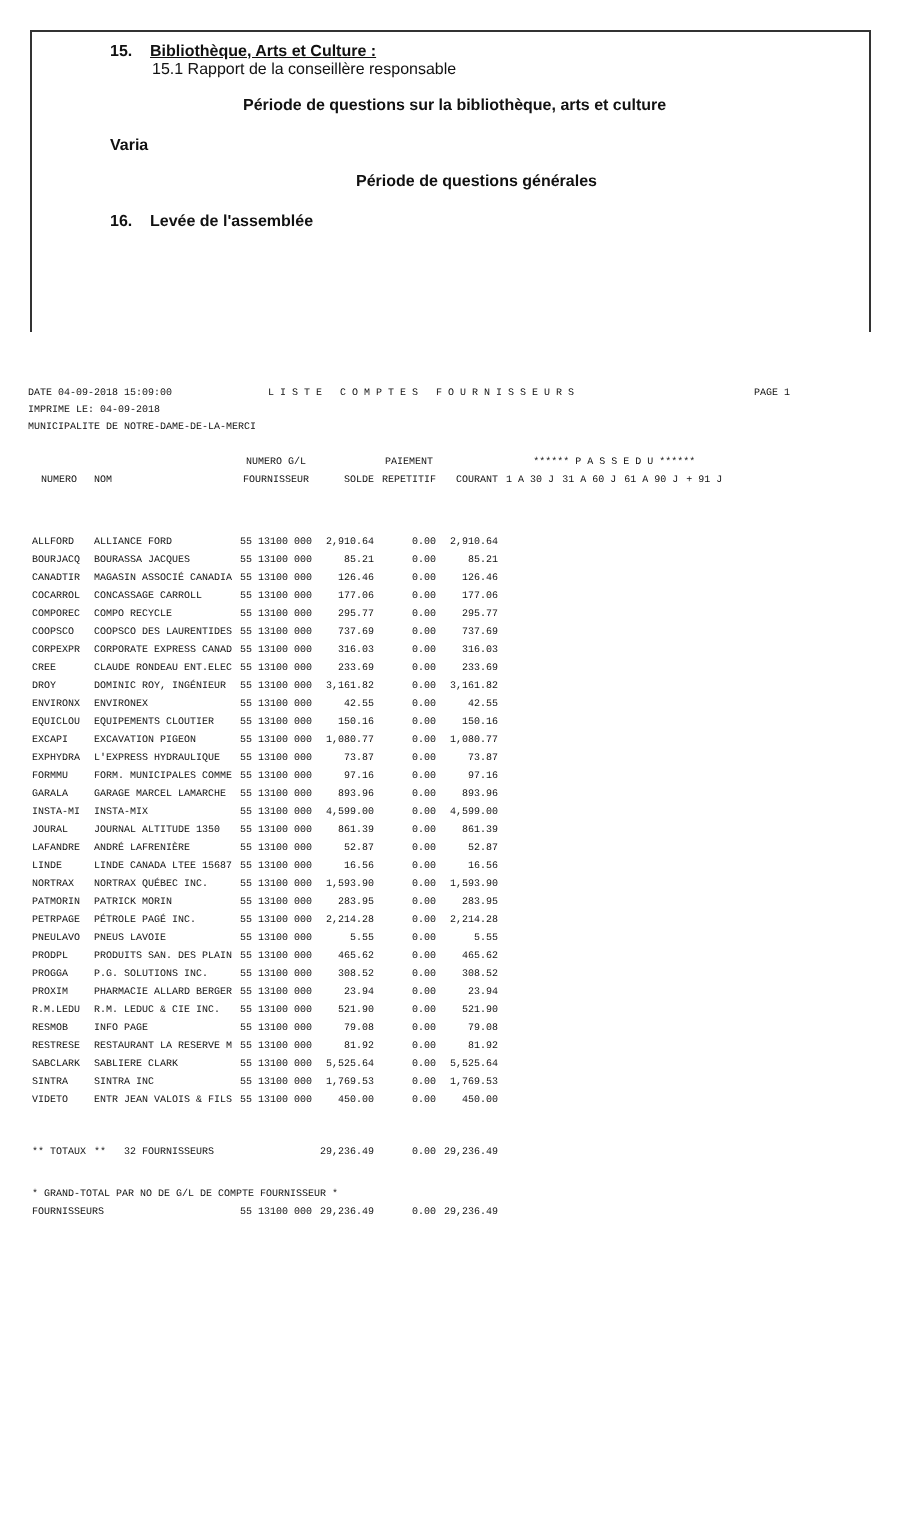15. Bibliothèque, Arts et Culture :
15.1 Rapport de la conseillère responsable
Période de questions sur la bibliothèque, arts et culture
Varia
Période de questions générales
16. Levée de l'assemblée
DATE 04-09-2018 15:09:00 L I S T E C O M P T E S F O U R N I S S E U R S PAGE 1
IMPRIME LE: 04-09-2018
MUNICIPALITE DE NOTRE-DAME-DE-LA-MERCI
| | | NUMERO G/L | | PAIEMENT | | ****** P A S S E D U ****** | | | |
| --- | --- | --- | --- | --- | --- | --- | --- | --- | --- |
| NUMERO | NOM | FOURNISSEUR | SOLDE | REPETITIF | COURANT | 1 A 30 J | 31 A 60 J | 61 A 90 J | + 91 J |
| ALLFORD | ALLIANCE FORD | 55 13100 000 | 2,910.64 | 0.00 | 2,910.64 | | | | |
| BOURJACQ | BOURASSA JACQUES | 55 13100 000 | 85.21 | 0.00 | 85.21 | | | | |
| CANADTIR | MAGASIN ASSOCIÉ CANADIA | 55 13100 000 | 126.46 | 0.00 | 126.46 | | | | |
| COCARROL | CONCASSAGE CARROLL | 55 13100 000 | 177.06 | 0.00 | 177.06 | | | | |
| COMPOREC | COMPO RECYCLE | 55 13100 000 | 295.77 | 0.00 | 295.77 | | | | |
| COOPSCO | COOPSCO DES LAURENTIDES | 55 13100 000 | 737.69 | 0.00 | 737.69 | | | | |
| CORPEXPR | CORPORATE EXPRESS CANAD | 55 13100 000 | 316.03 | 0.00 | 316.03 | | | | |
| CREE | CLAUDE RONDEAU ENT.ELEC | 55 13100 000 | 233.69 | 0.00 | 233.69 | | | | |
| DROY | DOMINIC ROY, INGÉNIEUR | 55 13100 000 | 3,161.82 | 0.00 | 3,161.82 | | | | |
| ENVIRONX | ENVIRONEX | 55 13100 000 | 42.55 | 0.00 | 42.55 | | | | |
| EQUICLOU | EQUIPEMENTS CLOUTIER | 55 13100 000 | 150.16 | 0.00 | 150.16 | | | | |
| EXCAPI | EXCAVATION PIGEON | 55 13100 000 | 1,080.77 | 0.00 | 1,080.77 | | | | |
| EXPHYDRA | L'EXPRESS HYDRAULIQUE | 55 13100 000 | 73.87 | 0.00 | 73.87 | | | | |
| FORMMU | FORM. MUNICIPALES COMME | 55 13100 000 | 97.16 | 0.00 | 97.16 | | | | |
| GARALA | GARAGE MARCEL LAMARCHE | 55 13100 000 | 893.96 | 0.00 | 893.96 | | | | |
| INSTA-MI | INSTA-MIX | 55 13100 000 | 4,599.00 | 0.00 | 4,599.00 | | | | |
| JOURAL | JOURNAL ALTITUDE 1350 | 55 13100 000 | 861.39 | 0.00 | 861.39 | | | | |
| LAFANDRE | ANDRÉ LAFRENIÈRE | 55 13100 000 | 52.87 | 0.00 | 52.87 | | | | |
| LINDE | LINDE CANADA LTEE 15687 | 55 13100 000 | 16.56 | 0.00 | 16.56 | | | | |
| NORTRAX | NORTRAX QUÉBEC INC. | 55 13100 000 | 1,593.90 | 0.00 | 1,593.90 | | | | |
| PATMORIN | PATRICK MORIN | 55 13100 000 | 283.95 | 0.00 | 283.95 | | | | |
| PETRPAGE | PÉTROLE PAGÉ INC. | 55 13100 000 | 2,214.28 | 0.00 | 2,214.28 | | | | |
| PNEULAVO | PNEUS LAVOIE | 55 13100 000 | 5.55 | 0.00 | 5.55 | | | | |
| PRODPL | PRODUITS SAN. DES PLAIN | 55 13100 000 | 465.62 | 0.00 | 465.62 | | | | |
| PROGGA | P.G. SOLUTIONS INC. | 55 13100 000 | 308.52 | 0.00 | 308.52 | | | | |
| PROXIM | PHARMACIE ALLARD BERGER | 55 13100 000 | 23.94 | 0.00 | 23.94 | | | | |
| R.M.LEDU | R.M. LEDUC & CIE INC. | 55 13100 000 | 521.90 | 0.00 | 521.90 | | | | |
| RESMOB | INFO PAGE | 55 13100 000 | 79.08 | 0.00 | 79.08 | | | | |
| RESTRESE | RESTAURANT LA RESERVE M | 55 13100 000 | 81.92 | 0.00 | 81.92 | | | | |
| SABCLARK | SABLIERE CLARK | 55 13100 000 | 5,525.64 | 0.00 | 5,525.64 | | | | |
| SINTRA | SINTRA INC | 55 13100 000 | 1,769.53 | 0.00 | 1,769.53 | | | | |
| VIDETO | ENTR JEAN VALOIS & FILS | 55 13100 000 | 450.00 | 0.00 | 450.00 | | | | |
| ** TOTAUX | ** 32 FOURNISSEURS | | 29,236.49 | 0.00 | 29,236.49 | | | | |
| * GRAND-TOTAL PAR NO DE G/L DE COMPTE FOURNISSEUR * | | | | | | | | | |
| FOURNISSEURS | | 55 13100 000 | 29,236.49 | 0.00 | 29,236.49 | | | | |